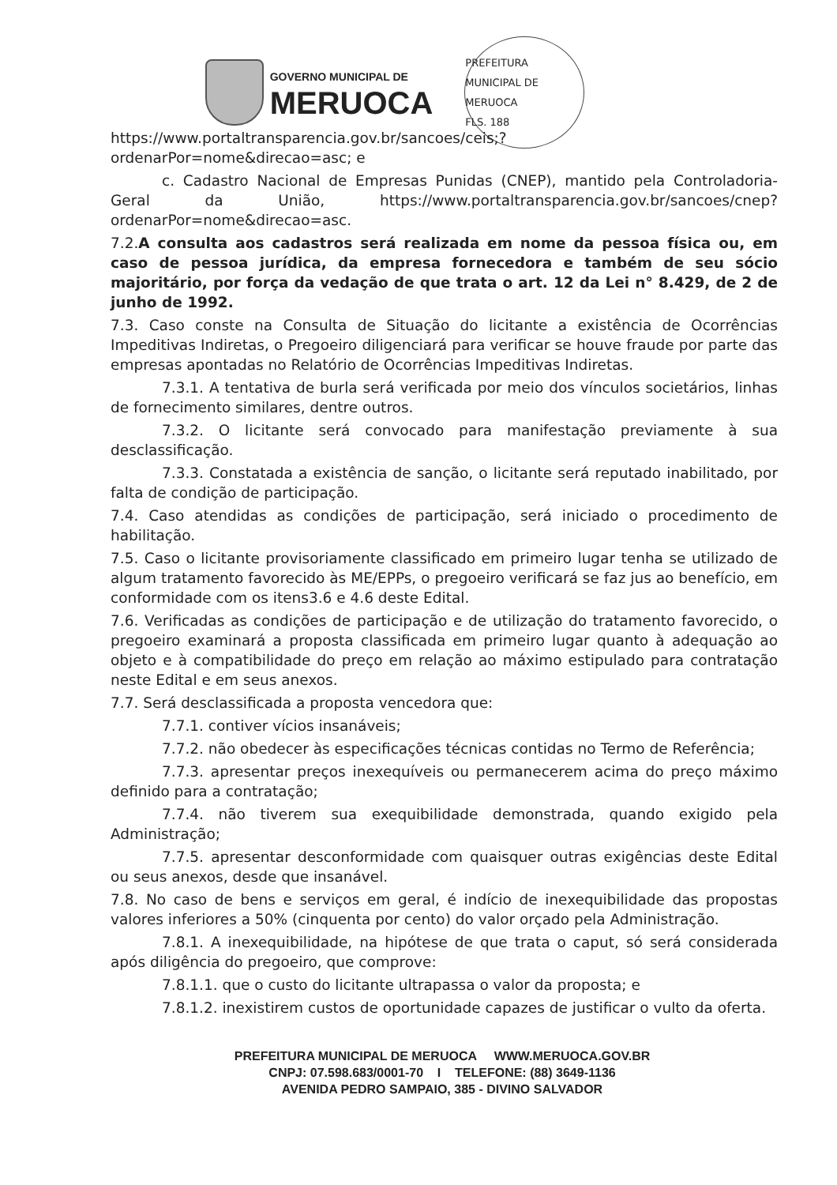GOVERNO MUNICIPAL DE
MERUOCA
PREFEITURA MUNICIPAL DE MERUOCA
FLS. 188
https://www.portaltransparencia.gov.br/sancoes/ceis;?
ordenarPor=nome&direcao=asc; e
c. Cadastro Nacional de Empresas Punidas (CNEP), mantido pela Controladoria-Geral da União, https://www.portaltransparencia.gov.br/sancoes/cnep?ordenarPor=nome&direcao=asc.
7.2.A consulta aos cadastros será realizada em nome da pessoa física ou, em caso de pessoa jurídica, da empresa fornecedora e também de seu sócio majoritário, por força da vedação de que trata o art. 12 da Lei n° 8.429, de 2 de junho de 1992.
7.3. Caso conste na Consulta de Situação do licitante a existência de Ocorrências Impeditivas Indiretas, o Pregoeiro diligenciará para verificar se houve fraude por parte das empresas apontadas no Relatório de Ocorrências Impeditivas Indiretas.
7.3.1. A tentativa de burla será verificada por meio dos vínculos societários, linhas de fornecimento similares, dentre outros.
7.3.2. O licitante será convocado para manifestação previamente à sua desclassificação.
7.3.3. Constatada a existência de sanção, o licitante será reputado inabilitado, por falta de condição de participação.
7.4. Caso atendidas as condições de participação, será iniciado o procedimento de habilitação.
7.5. Caso o licitante provisoriamente classificado em primeiro lugar tenha se utilizado de algum tratamento favorecido às ME/EPPs, o pregoeiro verificará se faz jus ao benefício, em conformidade com os itens3.6 e 4.6 deste Edital.
7.6. Verificadas as condições de participação e de utilização do tratamento favorecido, o pregoeiro examinará a proposta classificada em primeiro lugar quanto à adequação ao objeto e à compatibilidade do preço em relação ao máximo estipulado para contratação neste Edital e em seus anexos.
7.7. Será desclassificada a proposta vencedora que:
7.7.1. contiver vícios insanáveis;
7.7.2. não obedecer às especificações técnicas contidas no Termo de Referência;
7.7.3. apresentar preços inexequíveis ou permanecerem acima do preço máximo definido para a contratação;
7.7.4. não tiverem sua exequibilidade demonstrada, quando exigido pela Administração;
7.7.5. apresentar desconformidade com quaisquer outras exigências deste Edital ou seus anexos, desde que insanável.
7.8. No caso de bens e serviços em geral, é indício de inexequibilidade das propostas valores inferiores a 50% (cinquenta por cento) do valor orçado pela Administração.
7.8.1. A inexequibilidade, na hipótese de que trata o caput, só será considerada após diligência do pregoeiro, que comprove:
7.8.1.1. que o custo do licitante ultrapassa o valor da proposta; e
7.8.1.2. inexistirem custos de oportunidade capazes de justificar o vulto da oferta.
PREFEITURA MUNICIPAL DE MERUOCA WWW.MERUOCA.GOV.BR
CNPJ: 07.598.683/0001-70 I TELEFONE: (88) 3649-1136
AVENIDA PEDRO SAMPAIO, 385 - DIVINO SALVADOR